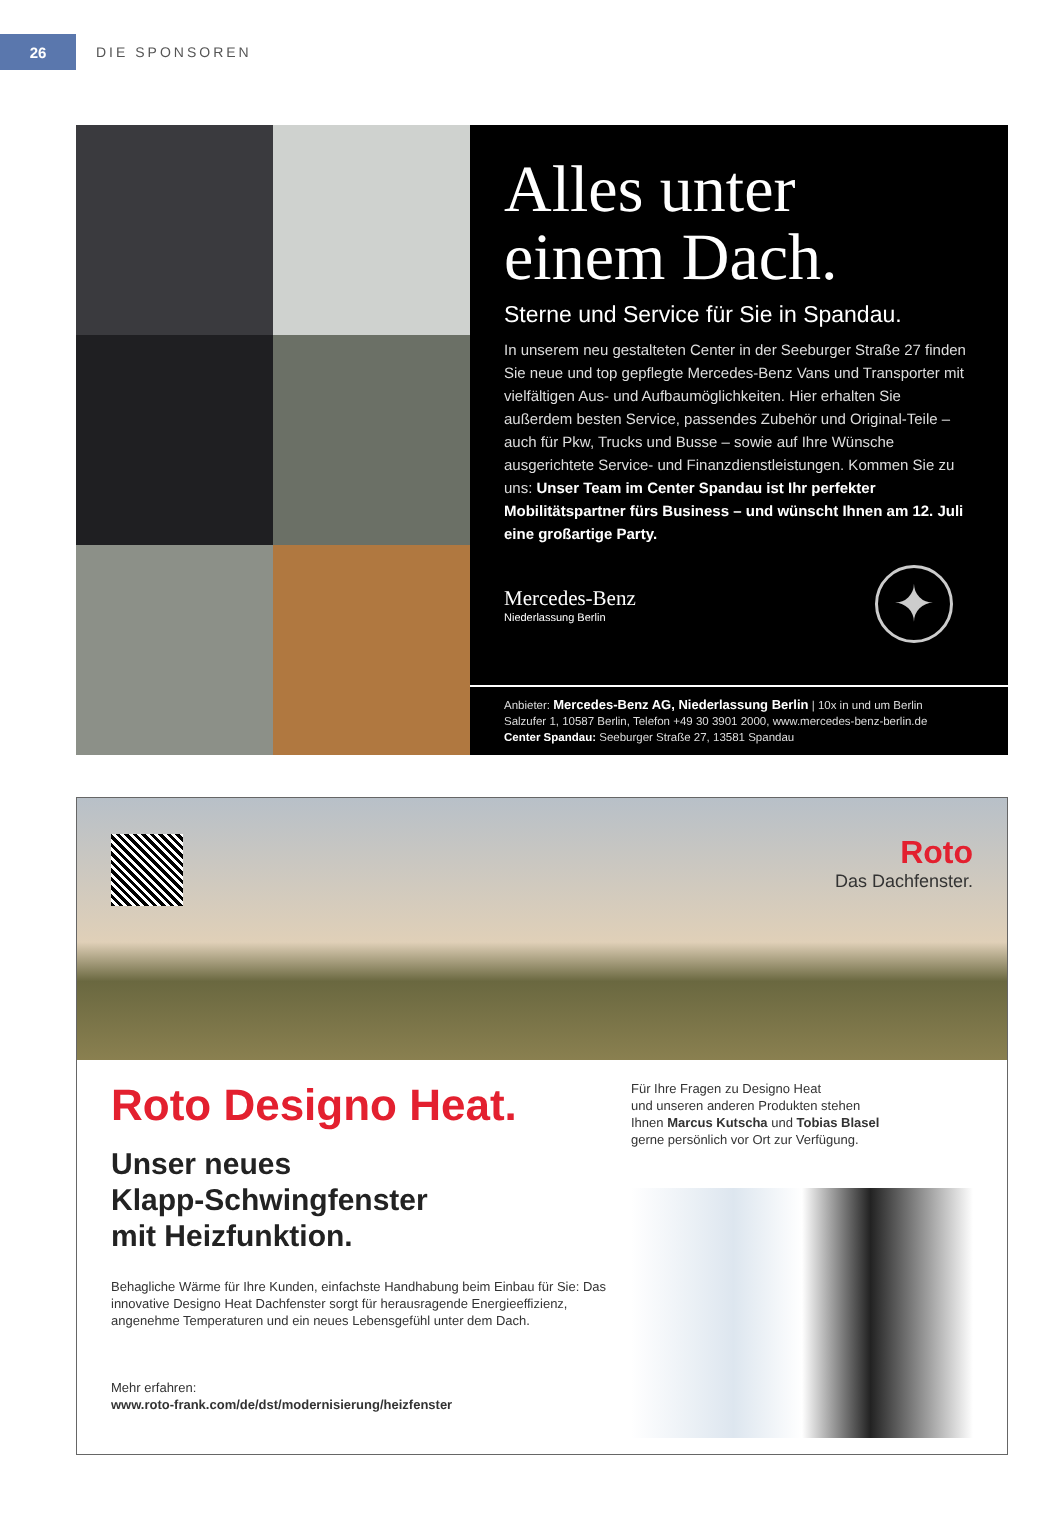26
DIE SPONSOREN
Alles unter
einem Dach.
Sterne und Service für Sie in Spandau.
In unserem neu gestalteten Center in der Seeburger Straße 27 finden Sie neue und top gepflegte Mercedes-Benz Vans und Transporter mit vielfältigen Aus- und Aufbaumöglichkeiten. Hier erhalten Sie außerdem besten Service, passendes Zubehör und Original-Teile – auch für Pkw, Trucks und Busse – sowie auf Ihre Wünsche ausgerichtete Service- und Finanzdienstleistungen. Kommen Sie zu uns: Unser Team im Center Spandau ist Ihr perfekter Mobilitätspartner fürs Business – und wünscht Ihnen am 12. Juli eine großartige Party.
Mercedes-Benz
Niederlassung Berlin
✦
Anbieter: Mercedes-Benz AG, Niederlassung Berlin | 10x in und um Berlin
Salzufer 1, 10587 Berlin, Telefon +49 30 3901 2000, www.mercedes-benz-berlin.de
Center Spandau: Seeburger Straße 27, 13581 Spandau
Roto
Das Dachfenster.
Roto Designo Heat.
Unser neues
Klapp-Schwingfenster
mit Heizfunktion.
Behagliche Wärme für Ihre Kunden, einfachste Handhabung beim Einbau für Sie: Das innovative Designo Heat Dachfenster sorgt für herausragende Energieeffizienz, angenehme Temperaturen und ein neues Lebensgefühl unter dem Dach.
Mehr erfahren:
www.roto-frank.com/de/dst/modernisierung/heizfenster
Für Ihre Fragen zu Designo Heat
und unseren anderen Produkten stehen
Ihnen Marcus Kutscha und Tobias Blasel
gerne persönlich vor Ort zur Verfügung.